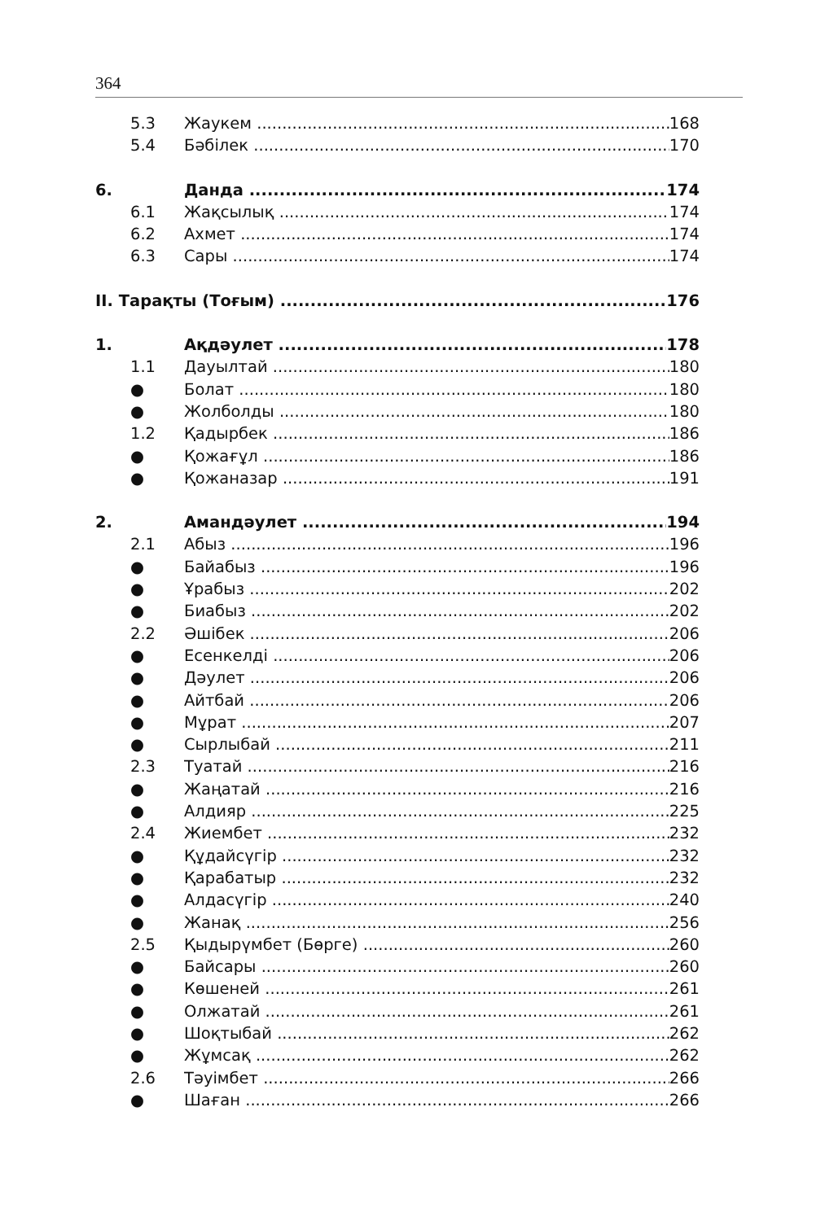364
5.3 Жаукем 168
5.4 Бәбілек 170
6. Данда 174
6.1 Жақсылық 174
6.2 Ахмет 174
6.3 Сары 174
II. Тарақты (Тоғым) 176
1. Ақдәулет 178
1.1 Дауылтай 180
● Болат 180
● Жолболды 180
1.2 Қадырбек 186
● Қожағұл 186
● Қожаназар 191
2. Амандәулет 194
2.1 Абыз 196
● Байабыз 196
● Ұрабыз 202
● Биабыз 202
2.2 Әшібек 206
● Есенкелді 206
● Дәулет 206
● Айтбай 206
● Мұрат 207
● Сырлыбай 211
2.3 Туатай 216
● Жаңатай 216
● Алдияр 225
2.4 Жиембет 232
● Құдайсүгір 232
● Қарабатыр 232
● Алдасүгір 240
● Жанақ 256
2.5 Қыдырүмбет (Бөрге) 260
● Байсары 260
● Көшеней 261
● Олжатай 261
● Шоқтыбай 262
● Жұмсақ 262
2.6 Тәуімбет 266
● Шаған 266